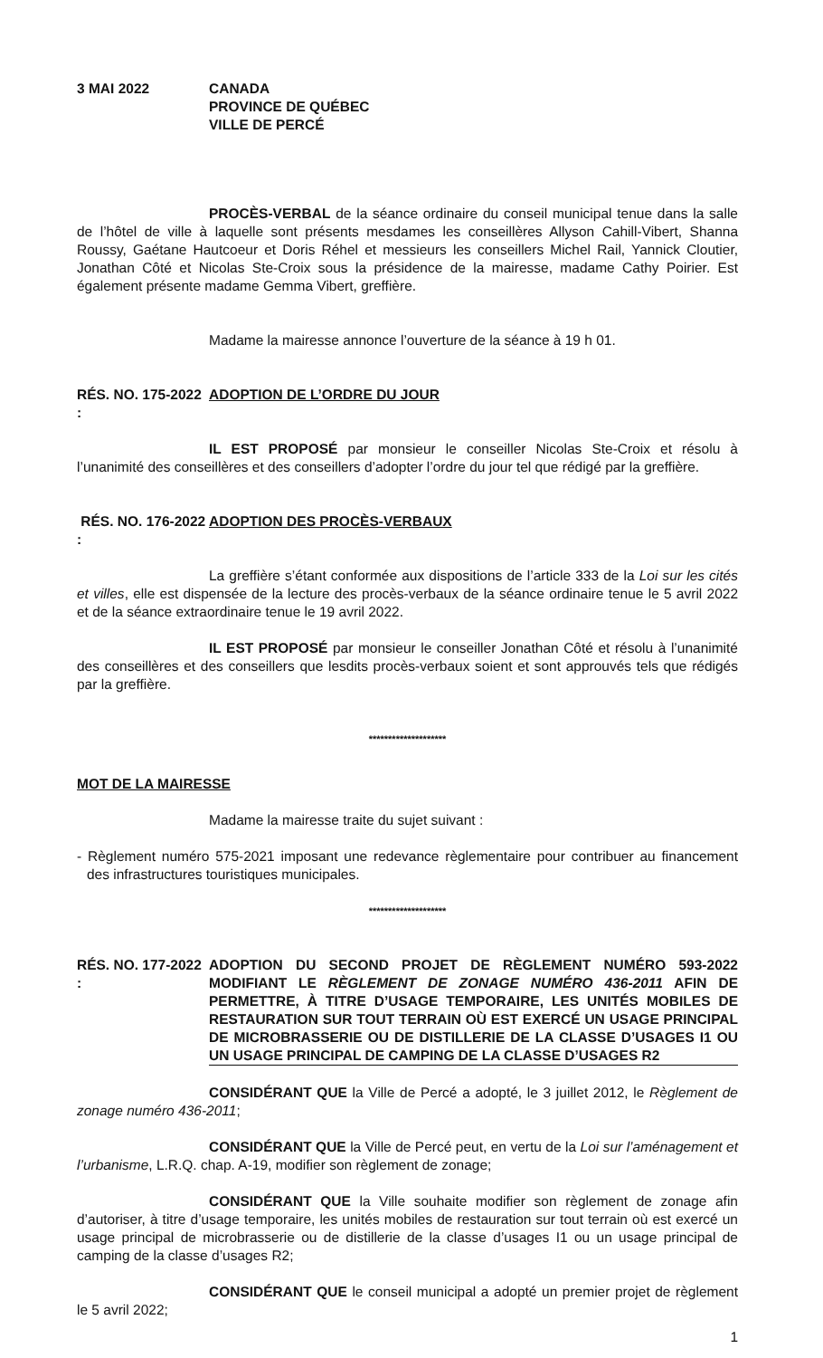3 MAI 2022 CANADA
PROVINCE DE QUÉBEC
VILLE DE PERCÉ
PROCÈS-VERBAL de la séance ordinaire du conseil municipal tenue dans la salle de l’hôtel de ville à laquelle sont présents mesdames les conseillères Allyson Cahill-Vibert, Shanna Roussy, Gaétane Hautcoeur et Doris Réhel et messieurs les conseillers Michel Rail, Yannick Cloutier, Jonathan Côté et Nicolas Ste-Croix sous la présidence de la mairesse, madame Cathy Poirier. Est également présente madame Gemma Vibert, greffière.
Madame la mairesse annonce l’ouverture de la séance à 19 h 01.
RÉS. NO. 175-2022 :
ADOPTION DE L’ORDRE DU JOUR
IL EST PROPOSÉ par monsieur le conseiller Nicolas Ste-Croix et résolu à l’unanimité des conseillères et des conseillers d’adopter l’ordre du jour tel que rédigé par la greffière.
RÉS. NO. 176-2022 :
ADOPTION DES PROCÈS-VERBAUX
La greffière s’étant conformée aux dispositions de l’article 333 de la Loi sur les cités et villes, elle est dispensée de la lecture des procès-verbaux de la séance ordinaire tenue le 5 avril 2022 et de la séance extraordinaire tenue le 19 avril 2022.
IL EST PROPOSÉ par monsieur le conseiller Jonathan Côté et résolu à l’unanimité des conseillères et des conseillers que lesdits procès-verbaux soient et sont approuvés tels que rédigés par la greffière.
********************
MOT DE LA MAIRESSE
Madame la mairesse traite du sujet suivant :
- Règlement numéro 575-2021 imposant une redevance règlementaire pour contribuer au financement des infrastructures touristiques municipales.
********************
RÉS. NO. 177-2022 :
ADOPTION DU SECOND PROJET DE RÈGLEMENT NUMÉRO 593-2022 MODIFIANT LE RÈGLEMENT DE ZONAGE NUMÉRO 436-2011 AFIN DE PERMETTRE, À TITRE D’USAGE TEMPORAIRE, LES UNITÉS MOBILES DE RESTAURATION SUR TOUT TERRAIN OÙ EST EXERCÉ UN USAGE PRINCIPAL DE MICROBRASSERIE OU DE DISTILLERIE DE LA CLASSE D’USAGES I1 OU UN USAGE PRINCIPAL DE CAMPING DE LA CLASSE D’USAGES R2
CONSIDÉRANT QUE la Ville de Percé a adopté, le 3 juillet 2012, le Règlement de zonage numéro 436-2011;
CONSIDÉRANT QUE la Ville de Percé peut, en vertu de la Loi sur l’aménagement et l’urbanisme, L.R.Q. chap. A-19, modifier son règlement de zonage;
CONSIDÉRANT QUE la Ville souhaite modifier son règlement de zonage afin d’autoriser, à titre d’usage temporaire, les unités mobiles de restauration sur tout terrain où est exercé un usage principal de microbrasserie ou de distillerie de la classe d’usages I1 ou un usage principal de camping de la classe d’usages R2;
CONSIDÉRANT QUE le conseil municipal a adopté un premier projet de règlement le 5 avril 2022;
1